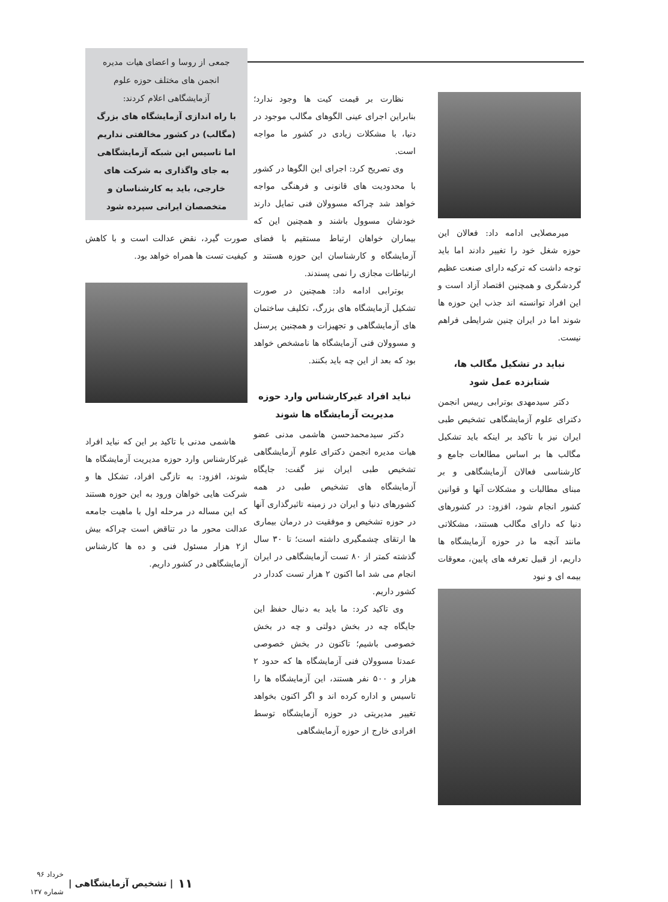میرمصلایی ادامه داد: فعالان این حوزه شغل خود را تغییر دادند اما باید توجه داشت که ترکیه دارای صنعت عظیم گردشگری و همچنین اقتصاد آزاد است و این افراد توانسته اند جذب این حوزه ها شوند اما در ایران چنین شرایطی فراهم نیست.
نباید در تشکیل مگالب ها،
شتابزده عمل شود
دکتر سیدمهدی بوترابی رییس انجمن دکترای علوم آزمایشگاهی تشخیص طبی ایران نیز با تاکید بر اینکه باید تشکیل مگالب ها بر اساس مطالعات جامع و کارشناسی فعالان آزمایشگاهی و بر مبنای مطالبات و مشکلات آنها و قوانین کشور انجام شود، افزود: در کشورهای دنیا که دارای مگالب هستند، مشکلاتی مانند آنچه ما در حوزه آزمایشگاه ها داریم، از قبیل تعرفه های پایین، معوقات بیمه ای و نبود
نظارت بر قیمت کیت ها وجود ندارد؛ بنابراین اجرای عینی الگوهای مگالب موجود در دنیا، با مشکلات زیادی در کشور ما مواجه است.
وی تصریح کرد: اجرای این الگوها در کشور با محدودیت های قانونی و فرهنگی مواجه خواهد شد چراکه مسوولان فنی تمایل دارند خودشان مسوول باشند و همچنین این که بیماران خواهان ارتباط مستقیم با فضای آزمایشگاه و کارشناسان این حوزه هستند و ارتباطات مجازی را نمی پسندند.
بوترابی ادامه داد: همچنین در صورت تشکیل آزمایشگاه های بزرگ، تکلیف ساختمان های آزمایشگاهی و تجهیزات و همچنین پرسنل و مسوولان فنی آزمایشگاه ها نامشخص خواهد بود که بعد از این چه باید بکنند.
نباید افراد غیرکارشناس وارد حوزه مدیریت آزمایشگاه ها شوند
دکتر سیدمحمدحسن هاشمی مدنی عضو هیات مدیره انجمن دکترای علوم آزمایشگاهی تشخیص طبی ایران نیز گفت: جایگاه آزمایشگاه های تشخیص طبی در همه کشورهای دنیا و ایران در زمینه تاثیرگذاری آنها در حوزه تشخیص و موفقیت در درمان بیماری ها ارتقای چشمگیری داشته است؛ تا ۳۰ سال گذشته کمتر از ۸۰ تست آزمایشگاهی در ایران انجام می شد اما اکنون ۲ هزار تست کددار در کشور داریم.
وی تاکید کرد: ما باید به دنبال حفظ این جایگاه چه در بخش دولتی و چه در بخش خصوصی باشیم؛ تاکنون در بخش خصوصی عمدتا مسوولان فنی آزمایشگاه ها که حدود ۲ هزار و ۵۰۰ نفر هستند، این آزمایشگاه ها را تاسیس و اداره کرده اند و اگر اکنون بخواهد تغییر مدیریتی در حوزه آزمایشگاه توسط افرادی خارج از حوزه آزمایشگاهی
جمعی از روسا و اعضای هیات مدیره انجمن های مختلف حوزه علوم آزمایشگاهی اعلام کردند:
با راه اندازی آزمایشگاه های بزرگ (مگالب) در کشور مخالفتی نداریم اما تاسیس این شبکه آزمایشگاهی به جای واگذاری به شرکت های خارجی، باید به کارشناسان و متخصصان ایرانی سپرده شود
صورت گیرد، نقض عدالت است و با کاهش کیفیت تست ها همراه خواهد بود.
هاشمی مدنی با تاکید بر این که نباید افراد غیرکارشناس وارد حوزه مدیریت آزمایشگاه ها شوند، افزود: به تازگی افراد، تشکل ها و شرکت هایی خواهان ورود به این حوزه هستند که این مساله در مرحله اول با ماهیت جامعه عدالت محور ما در تناقض است چراکه بیش از۲ هزار مسئول فنی و ده ها کارشناس آزمایشگاهی در کشور داریم.
۱۱ | تشخیص آزمایشگاهی | خرداد ۹۶
شماره ۱۳۷